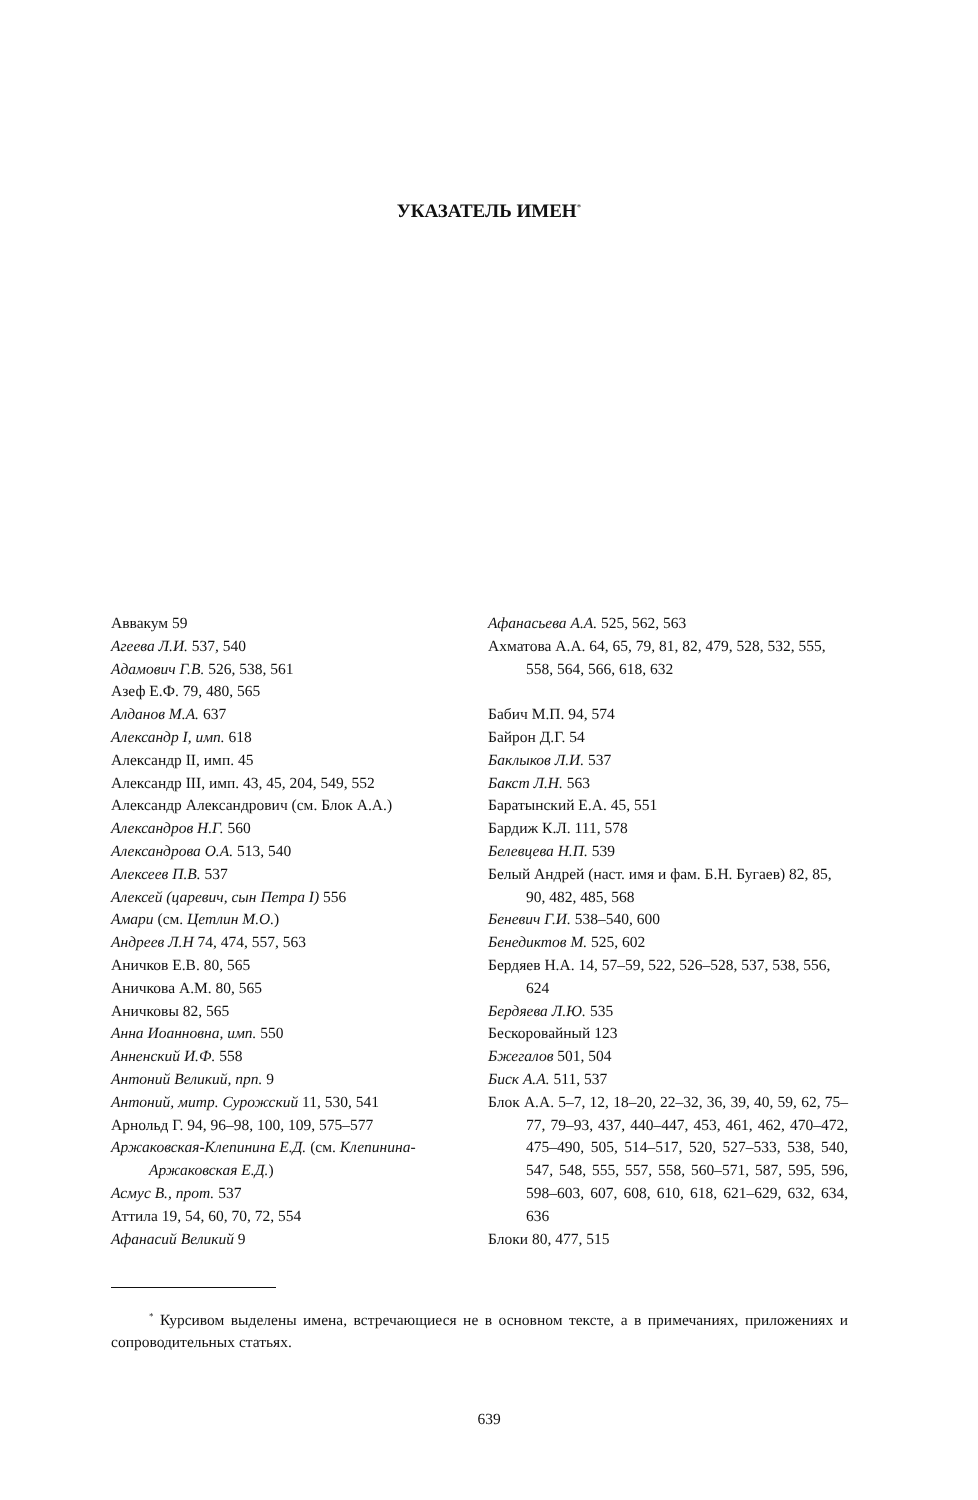УКАЗАТЕЛЬ ИМЕН<sup>*</sup>
Аввакум 59
Агеева Л.И. 537, 540
Адамович Г.В. 526, 538, 561
Азеф Е.Ф. 79, 480, 565
Алданов М.А. 637
Александр I, имп. 618
Александр II, имп. 45
Александр III, имп. 43, 45, 204, 549, 552
Александр Александрович (см. Блок А.А.)
Александров Н.Г. 560
Александрова О.А. 513, 540
Алексеев П.В. 537
Алексей (царевич, сын Петра I) 556
Амари (см. Цетлин М.О.)
Андреев Л.Н 74, 474, 557, 563
Аничков Е.В. 80, 565
Аничкова А.М. 80, 565
Аничковы 82, 565
Анна Иоанновна, имп. 550
Анненский И.Ф. 558
Антоний Великий, прп. 9
Антоний, митр. Сурожский 11, 530, 541
Арнольд Г. 94, 96–98, 100, 109, 575–577
Аржаковская-Клепинина Е.Д. (см. Клепинина-Аржаковская Е.Д.)
Асмус В., прот. 537
Аттила 19, 54, 60, 70, 72, 554
Афанасий Великий 9
Афанасьева А.А. 525, 562, 563
Ахматова А.А. 64, 65, 79, 81, 82, 479, 528, 532, 555, 558, 564, 566, 618, 632
Бабич М.П. 94, 574
Байрон Д.Г. 54
Баклыков Л.И. 537
Бакст Л.Н. 563
Баратынский Е.А. 45, 551
Бардиж К.Л. 111, 578
Белевцева Н.П. 539
Белый Андрей (наст. имя и фам. Б.Н. Бугаев) 82, 85, 90, 482, 485, 568
Беневич Г.И. 538–540, 600
Бенедиктов М. 525, 602
Бердяев Н.А. 14, 57–59, 522, 526–528, 537, 538, 556, 624
Бердяева Л.Ю. 535
Бескоровайный 123
Бжегалов 501, 504
Биск А.А. 511, 537
Блок А.А. 5–7, 12, 18–20, 22–32, 36, 39, 40, 59, 62, 75–77, 79–93, 437, 440–447, 453, 461, 462, 470–472, 475–490, 505, 514–517, 520, 527–533, 538, 540, 547, 548, 555, 557, 558, 560–571, 587, 595, 596, 598–603, 607, 608, 610, 618, 621–629, 632, 634, 636
Блоки 80, 477, 515
<sup>*</sup> Курсивом выделены имена, встречающиеся не в основном тексте, а в примечаниях, приложениях и сопроводительных статьях.
639